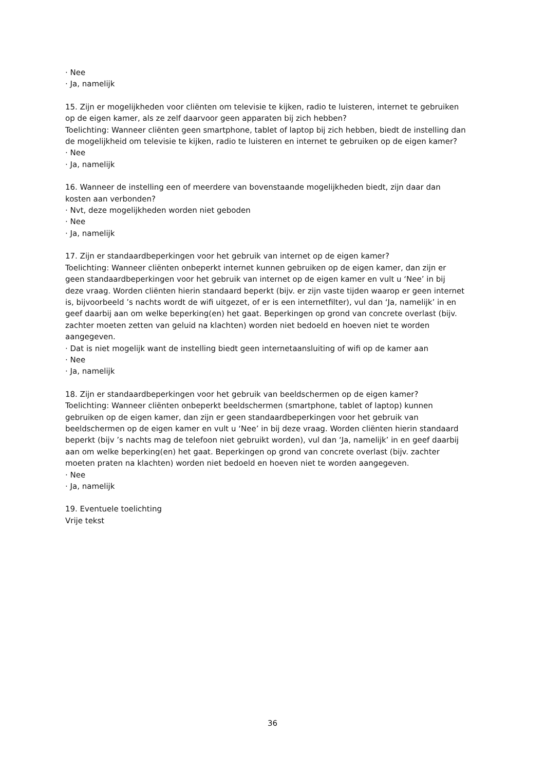· Nee
· Ja, namelijk
15. Zijn er mogelijkheden voor cliënten om televisie te kijken, radio te luisteren, internet te gebruiken op de eigen kamer, als ze zelf daarvoor geen apparaten bij zich hebben?
Toelichting: Wanneer cliënten geen smartphone, tablet of laptop bij zich hebben, biedt de instelling dan de mogelijkheid om televisie te kijken, radio te luisteren en internet te gebruiken op de eigen kamer?
· Nee
· Ja, namelijk
16. Wanneer de instelling een of meerdere van bovenstaande mogelijkheden biedt, zijn daar dan kosten aan verbonden?
· Nvt, deze mogelijkheden worden niet geboden
· Nee
· Ja, namelijk
17. Zijn er standaardbeperkingen voor het gebruik van internet op de eigen kamer?
Toelichting: Wanneer cliënten onbeperkt internet kunnen gebruiken op de eigen kamer, dan zijn er geen standaardbeperkingen voor het gebruik van internet op de eigen kamer en vult u ‘Nee’ in bij deze vraag. Worden cliënten hierin standaard beperkt (bijv. er zijn vaste tijden waarop er geen internet is, bijvoorbeeld ’s nachts wordt de wifi uitgezet, of er is een internetfilter), vul dan ‘Ja, namelijk’ in en geef daarbij aan om welke beperking(en) het gaat. Beperkingen op grond van concrete overlast (bijv. zachter moeten zetten van geluid na klachten) worden niet bedoeld en hoeven niet te worden aangegeven.
· Dat is niet mogelijk want de instelling biedt geen internetaansluiting of wifi op de kamer aan
· Nee
· Ja, namelijk
18. Zijn er standaardbeperkingen voor het gebruik van beeldschermen op de eigen kamer?
Toelichting: Wanneer cliënten onbeperkt beeldschermen (smartphone, tablet of laptop) kunnen gebruiken op de eigen kamer, dan zijn er geen standaardbeperkingen voor het gebruik van beeldschermen op de eigen kamer en vult u ‘Nee’ in bij deze vraag. Worden cliënten hierin standaard beperkt (bijv ’s nachts mag de telefoon niet gebruikt worden), vul dan ‘Ja, namelijk’ in en geef daarbij aan om welke beperking(en) het gaat. Beperkingen op grond van concrete overlast (bijv. zachter moeten praten na klachten) worden niet bedoeld en hoeven niet te worden aangegeven.
· Nee
· Ja, namelijk
19. Eventuele toelichting
Vrije tekst
36